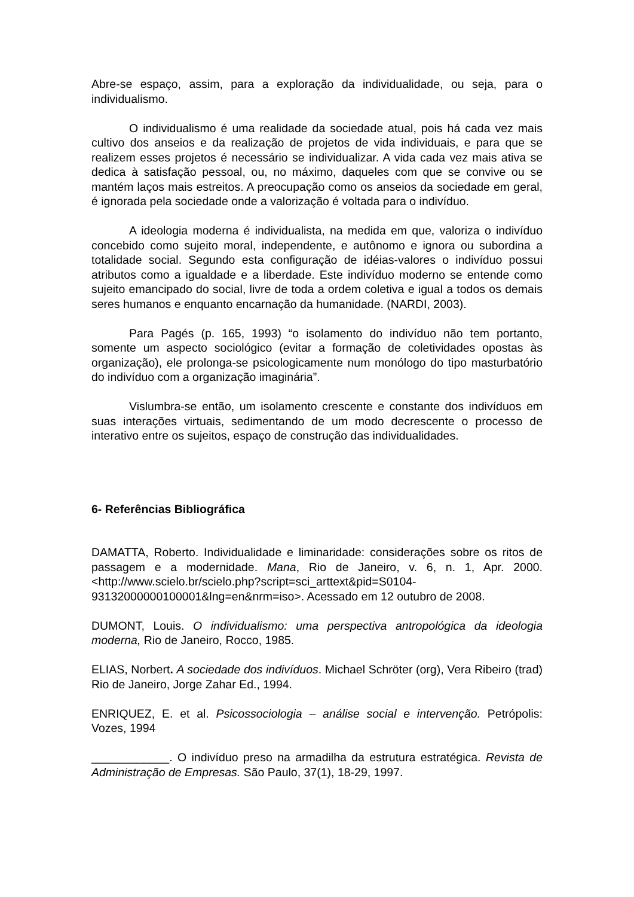Abre-se espaço, assim, para a exploração da individualidade, ou seja, para o individualismo.
O individualismo é uma realidade da sociedade atual, pois há cada vez mais cultivo dos anseios e da realização de projetos de vida individuais, e para que se realizem esses projetos é necessário se individualizar. A vida cada vez mais ativa se dedica à satisfação pessoal, ou, no máximo, daqueles com que se convive ou se mantém laços mais estreitos. A preocupação como os anseios da sociedade em geral, é ignorada pela sociedade onde a valorização é voltada para o indivíduo.
A ideologia moderna é individualista, na medida em que, valoriza o indivíduo concebido como sujeito moral, independente, e autônomo e ignora ou subordina a totalidade social. Segundo esta configuração de idéias-valores o indivíduo possui atributos como a igualdade e a liberdade. Este indivíduo moderno se entende como sujeito emancipado do social, livre de toda a ordem coletiva e igual a todos os demais seres humanos e enquanto encarnação da humanidade. (NARDI, 2003).
Para Pagés (p. 165, 1993) “o isolamento do indivíduo não tem portanto, somente um aspecto sociológico (evitar a formação de coletividades opostas às organização), ele prolonga-se psicologicamente num monólogo do tipo masturbatório do indivíduo com a organização imaginária”.
Vislumbra-se então, um isolamento crescente e constante dos indivíduos em suas interações virtuais, sedimentando de um modo decrescente o processo de interativo entre os sujeitos, espaço de construção das individualidades.
6- Referências Bibliográfica
DAMATTA, Roberto. Individualidade e liminaridade: considerações sobre os ritos de passagem e a modernidade. Mana, Rio de Janeiro, v. 6, n. 1, Apr. 2000. <http://www.scielo.br/scielo.php?script=sci_arttext&pid=S0104-93132000000100001&lng=en&nrm=iso>. Acessado em 12 outubro de 2008.
DUMONT, Louis. O individualismo: uma perspectiva antropológica da ideologia moderna, Rio de Janeiro, Rocco, 1985.
ELIAS, Norbert. A sociedade dos indivíduos. Michael Schröter (org), Vera Ribeiro (trad) Rio de Janeiro, Jorge Zahar Ed., 1994.
ENRIQUEZ, E. et al. Psicossociologia – análise social e intervenção. Petrópolis: Vozes, 1994
____________. O indivíduo preso na armadilha da estrutura estratégica. Revista de Administração de Empresas. São Paulo, 37(1), 18-29, 1997.